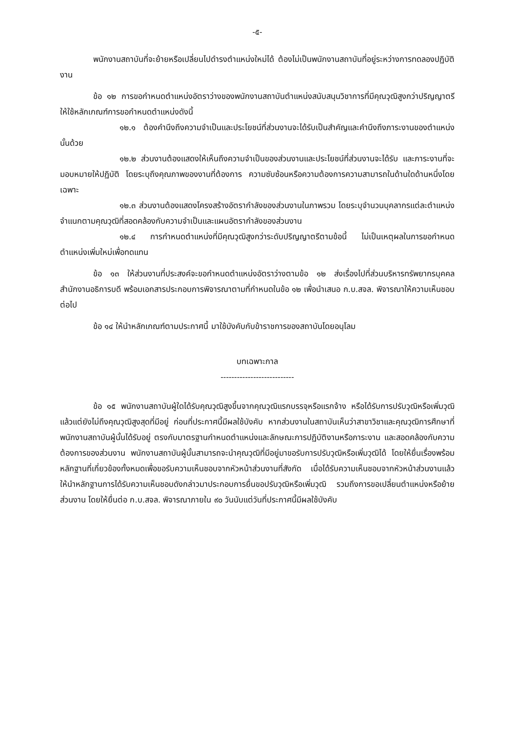-๕-
พนักงานสถาบันที่จะย้ายหรือเปลี่ยนไปดำรงตำแหน่งใหม่ได้ ต้องไม่เป็นพนักงานสถาบันที่อยู่ระหว่างการทดลองปฏิบัติงาน
ข้อ ๑๒ การขอกำหนดตำแหน่งอัตราว่างของพนักงานสถาบันตำแหน่งสนับสนุนวิชาการที่มีคุณวุฒิสูงกว่าปริญญาตรี ให้ใช้หลักเกณฑ์การขอกำหนดตำแหน่งดังนี้
๑๒.๑ ต้องคำนึงถึงความจำเป็นและประโยชน์ที่ส่วนงานจะได้รับเป็นสำคัญและคำนึงถึงภาระงานของตำแหน่งนั้นด้วย
๑๒.๒ ส่วนงานต้องแสดงให้เห็นถึงความจำเป็นของส่วนงานและประโยชน์ที่ส่วนงานจะได้รับ และภาระงานที่จะมอบหมายให้ปฏิบัติ โดยระบุถึงคุณภาพของงานที่ต้องการ ความซับซ้อนหรือความต้องการความสามารถในด้านใดด้านหนึ่งโดยเฉพาะ
๑๒.๓ ส่วนงานต้องแสดงโครงสร้างอัตรากำลังของส่วนงานในภาพรวม โดยระบุจำนวนบุคลากรแต่ละตำแหน่ง จำแนกตามคุณวุฒิที่สอดคล้องกับความจำเป็นและแผนอัตรากำลังของส่วนงาน
๑๒.๔ การกำหนดตำแหน่งที่มีคุณวุฒิสูงกว่าระดับปริญญาตรีตามข้อนี้ ไม่เป็นเหตุผลในการขอกำหนดตำแหน่งเพิ่มใหม่เพื่อทดแทน
ข้อ ๑๓ ให้ส่วนงานที่ประสงค์จะขอกำหนดตำแหน่งอัตราว่างตามข้อ ๑๒ ส่งเรื่องไปที่ส่วนบริหารทรัพยากรบุคคล สำนักงานอธิการบดี พร้อมเอกสารประกอบการพิจารณาตามที่กำหนดในข้อ ๑๒ เพื่อนำเสนอ ก.บ.สจล. พิจารณาให้ความเห็นชอบต่อไป
ข้อ ๑๔ ให้นำหลักเกณฑ์ตามประกาศนี้ มาใช้บังคับกับข้าราชการของสถาบันโดยอนุโลม
บทเฉพาะกาล
---------------------------
ข้อ ๑๕ พนักงานสถาบันผู้ใดได้รับคุณวุฒิสูงขึ้นจากคุณวุฒิแรกบรรจุหรือแรกจ้าง หรือได้รับการปรับวุฒิหรือเพิ่มวุฒิแล้วแต่ยังไม่ถึงคุณวุฒิสูงสุดที่มีอยู่ ก่อนที่ประกาศนี้มีผลใช้บังคับ หากส่วนงานในสถาบันเห็นว่าสาขาวิชาและคุณวุฒิการศึกษาที่พนักงานสถาบันผู้นั้นได้รับอยู่ ตรงกับมาตรฐานกำหนดตำแหน่งและลักษณะการปฏิบัติงานหรือภาระงาน และสอดคล้องกับความต้องการของส่วนงาน พนักงานสถาบันผู้นั้นสามารถจะนำคุณวุฒิที่มีอยู่มาขอรับการปรับวุฒิหรือเพิ่มวุฒิได้ โดยให้ยื่นเรื่องพร้อมหลักฐานที่เกี่ยวข้องทั้งหมดเพื่อขอรับความเห็นชอบจากหัวหน้าส่วนงานที่สังกัด เมื่อได้รับความเห็นชอบจากหัวหน้าส่วนงานแล้ว ให้นำหลักฐานการได้รับความเห็นชอบดังกล่าวมาประกอบการยื่นขอปรับวุฒิหรือเพิ่มวุฒิ รวมถึงการขอเปลี่ยนตำแหน่งหรือย้ายส่วนงาน โดยให้ยื่นต่อ ก.บ.สจล. พิจารณาภายใน ๙๐ วันนับแต่วันที่ประกาศนี้มีผลใช้บังคับ